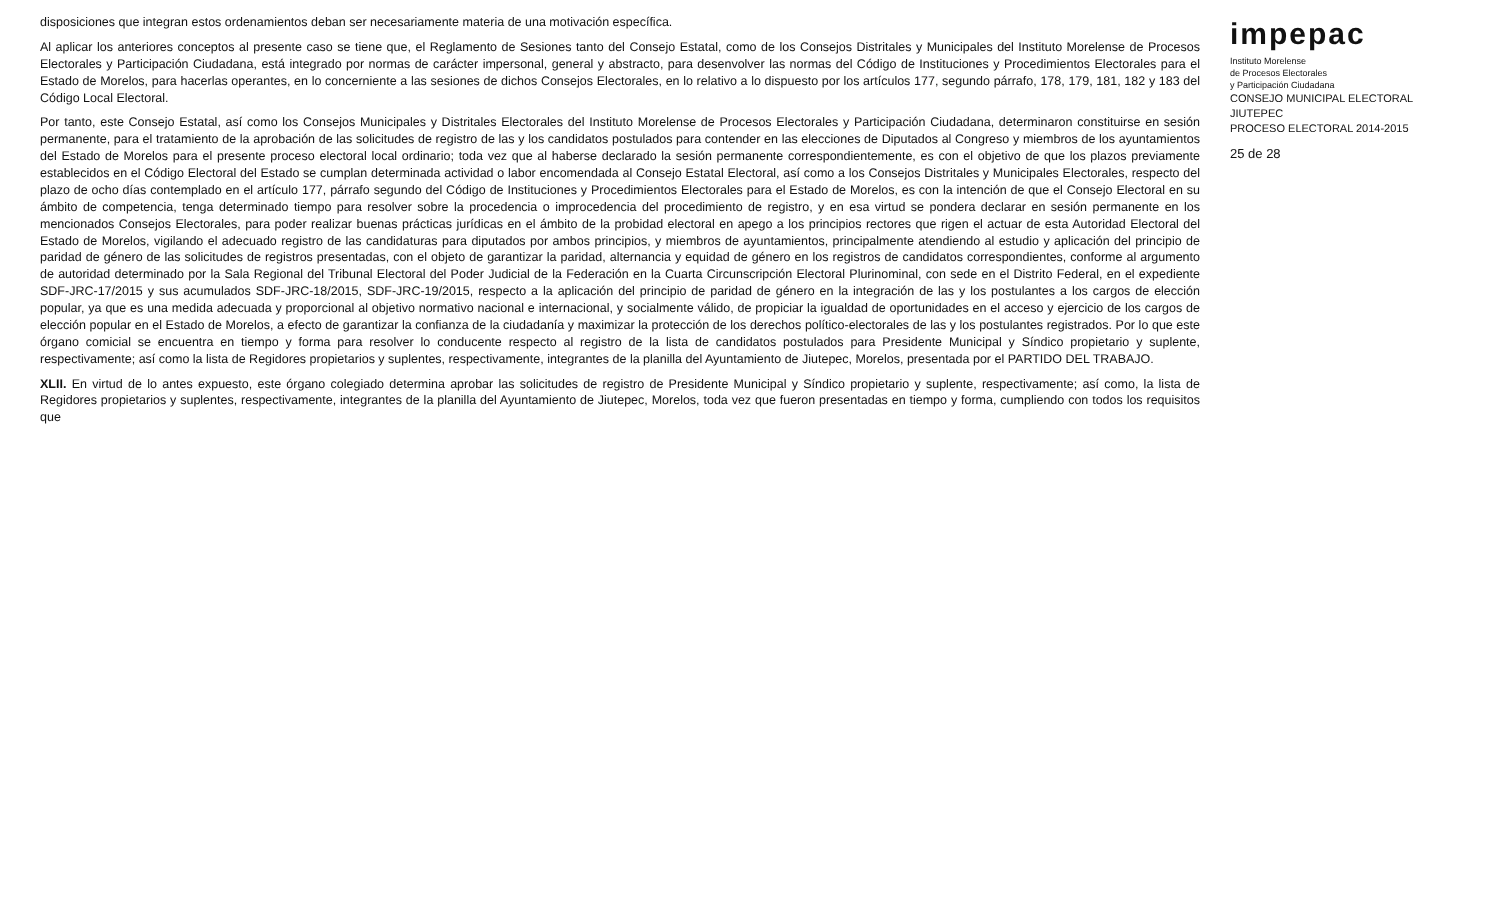disposiciones que integran estos ordenamientos deban ser necesariamente materia de una motivación específica.
Al aplicar los anteriores conceptos al presente caso se tiene que, el Reglamento de Sesiones tanto del Consejo Estatal, como de los Consejos Distritales y Municipales del Instituto Morelense de Procesos Electorales y Participación Ciudadana, está integrado por normas de carácter impersonal, general y abstracto, para desenvolver las normas del Código de Instituciones y Procedimientos Electorales para el Estado de Morelos, para hacerlas operantes, en lo concerniente a las sesiones de dichos Consejos Electorales, en lo relativo a lo dispuesto por los artículos 177, segundo párrafo, 178, 179, 181, 182 y 183 del Código Local Electoral.
Por tanto, este Consejo Estatal, así como los Consejos Municipales y Distritales Electorales del Instituto Morelense de Procesos Electorales y Participación Ciudadana, determinaron constituirse en sesión permanente, para el tratamiento de la aprobación de las solicitudes de registro de las y los candidatos postulados para contender en las elecciones de Diputados al Congreso y miembros de los ayuntamientos del Estado de Morelos para el presente proceso electoral local ordinario; toda vez que al haberse declarado la sesión permanente correspondientemente, es con el objetivo de que los plazos previamente establecidos en el Código Electoral del Estado se cumplan determinada actividad o labor encomendada al Consejo Estatal Electoral, así como a los Consejos Distritales y Municipales Electorales, respecto del plazo de ocho días contemplado en el artículo 177, párrafo segundo del Código de Instituciones y Procedimientos Electorales para el Estado de Morelos, es con la intención de que el Consejo Electoral en su ámbito de competencia, tenga determinado tiempo para resolver sobre la procedencia o improcedencia del procedimiento de registro, y en esa virtud se pondera declarar en sesión permanente en los mencionados Consejos Electorales, para poder realizar buenas prácticas jurídicas en el ámbito de la probidad electoral en apego a los principios rectores que rigen el actuar de esta Autoridad Electoral del Estado de Morelos, vigilando el adecuado registro de las candidaturas para diputados por ambos principios, y miembros de ayuntamientos, principalmente atendiendo al estudio y aplicación del principio de paridad de género de las solicitudes de registros presentadas, con el objeto de garantizar la paridad, alternancia y equidad de género en los registros de candidatos correspondientes, conforme al argumento de autoridad determinado por la Sala Regional del Tribunal Electoral del Poder Judicial de la Federación en la Cuarta Circunscripción Electoral Plurinominal, con sede en el Distrito Federal, en el expediente SDF-JRC-17/2015 y sus acumulados SDF-JRC-18/2015, SDF-JRC-19/2015, respecto a la aplicación del principio de paridad de género en la integración de las y los postulantes a los cargos de elección popular, ya que es una medida adecuada y proporcional al objetivo normativo nacional e internacional, y socialmente válido, de propiciar la igualdad de oportunidades en el acceso y ejercicio de los cargos de elección popular en el Estado de Morelos, a efecto de garantizar la confianza de la ciudadanía y maximizar la protección de los derechos político-electorales de las y los postulantes registrados. Por lo que este órgano comicial se encuentra en tiempo y forma para resolver lo conducente respecto al registro de la lista de candidatos postulados para Presidente Municipal y Síndico propietario y suplente, respectivamente; así como la lista de Regidores propietarios y suplentes, respectivamente, integrantes de la planilla del Ayuntamiento de Jiutepec, Morelos, presentada por el PARTIDO DEL TRABAJO.
XLII. En virtud de lo antes expuesto, este órgano colegiado determina aprobar las solicitudes de registro de Presidente Municipal y Síndico propietario y suplente, respectivamente; así como, la lista de Regidores propietarios y suplentes, respectivamente, integrantes de la planilla del Ayuntamiento de Jiutepec, Morelos, toda vez que fueron presentadas en tiempo y forma, cumpliendo con todos los requisitos que
impepac
Instituto Morelense
de Procesos Electorales
y Participación Ciudadana
CONSEJO MUNICIPAL ELECTORAL
JIUTEPEC
PROCESO ELECTORAL 2014-2015
25 de 28